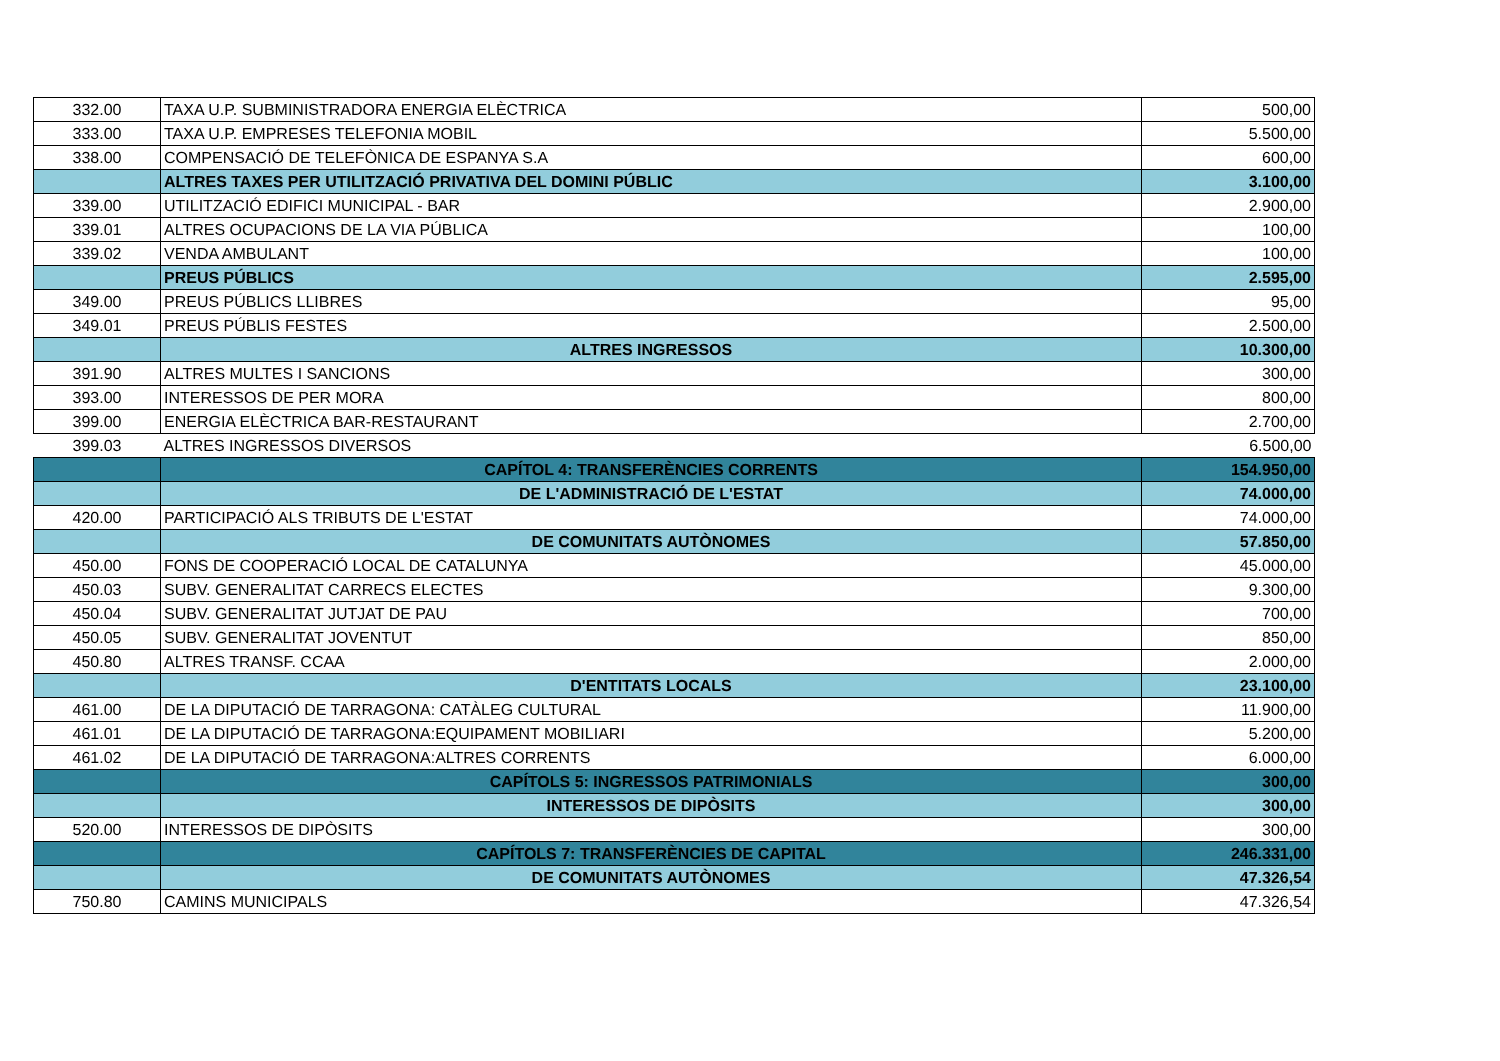| 332.00 | TAXA U.P. SUBMINISTRADORA ENERGIA ELÈCTRICA | 500,00 |
| 333.00 | TAXA U.P. EMPRESES TELEFONIA MOBIL | 5.500,00 |
| 338.00 | COMPENSACIÓ DE TELEFÒNICA DE ESPANYA S.A | 600,00 |
| | ALTRES TAXES PER UTILITZACIÓ PRIVATIVA DEL DOMINI PÚBLIC | 3.100,00 |
| 339.00 | UTILITZACIÓ EDIFICI MUNICIPAL - BAR | 2.900,00 |
| 339.01 | ALTRES OCUPACIONS DE LA VIA PÚBLICA | 100,00 |
| 339.02 | VENDA AMBULANT | 100,00 |
| | PREUS PÚBLICS | 2.595,00 |
| 349.00 | PREUS PÚBLICS LLIBRES | 95,00 |
| 349.01 | PREUS PÚBLIS FESTES | 2.500,00 |
| | ALTRES INGRESSOS | 10.300,00 |
| 391.90 | ALTRES MULTES I SANCIONS | 300,00 |
| 393.00 | INTERESSOS DE PER MORA | 800,00 |
| 399.00 | ENERGIA ELÈCTRICA BAR-RESTAURANT | 2.700,00 |
| 399.03 | ALTRES INGRESSOS DIVERSOS | 6.500,00 |
| | CAPÍTOL 4: TRANSFERÈNCIES CORRENTS | 154.950,00 |
| | DE L'ADMINISTRACIÓ DE L'ESTAT | 74.000,00 |
| 420.00 | PARTICIPACIÓ ALS TRIBUTS DE L'ESTAT | 74.000,00 |
| | DE COMUNITATS AUTÒNOMES | 57.850,00 |
| 450.00 | FONS DE COOPERACIÓ LOCAL DE CATALUNYA | 45.000,00 |
| 450.03 | SUBV. GENERALITAT CARRECS ELECTES | 9.300,00 |
| 450.04 | SUBV. GENERALITAT JUTJAT DE PAU | 700,00 |
| 450.05 | SUBV. GENERALITAT JOVENTUT | 850,00 |
| 450.80 | ALTRES TRANSF. CCAA | 2.000,00 |
| | D'ENTITATS LOCALS | 23.100,00 |
| 461.00 | DE LA DIPUTACIÓ DE TARRAGONA: CATÀLEG CULTURAL | 11.900,00 |
| 461.01 | DE LA DIPUTACIÓ DE TARRAGONA:EQUIPAMENT MOBILIARI | 5.200,00 |
| 461.02 | DE LA DIPUTACIÓ DE TARRAGONA:ALTRES CORRENTS | 6.000,00 |
| | CAPÍTOLS 5: INGRESSOS PATRIMONIALS | 300,00 |
| | INTERESSOS DE DIPÒSITS | 300,00 |
| 520.00 | INTERESSOS DE DIPÒSITS | 300,00 |
| | CAPÍTOLS 7: TRANSFERÈNCIES DE CAPITAL | 246.331,00 |
| | DE COMUNITATS AUTÒNOMES | 47.326,54 |
| 750.80 | CAMINS MUNICIPALS | 47.326,54 |